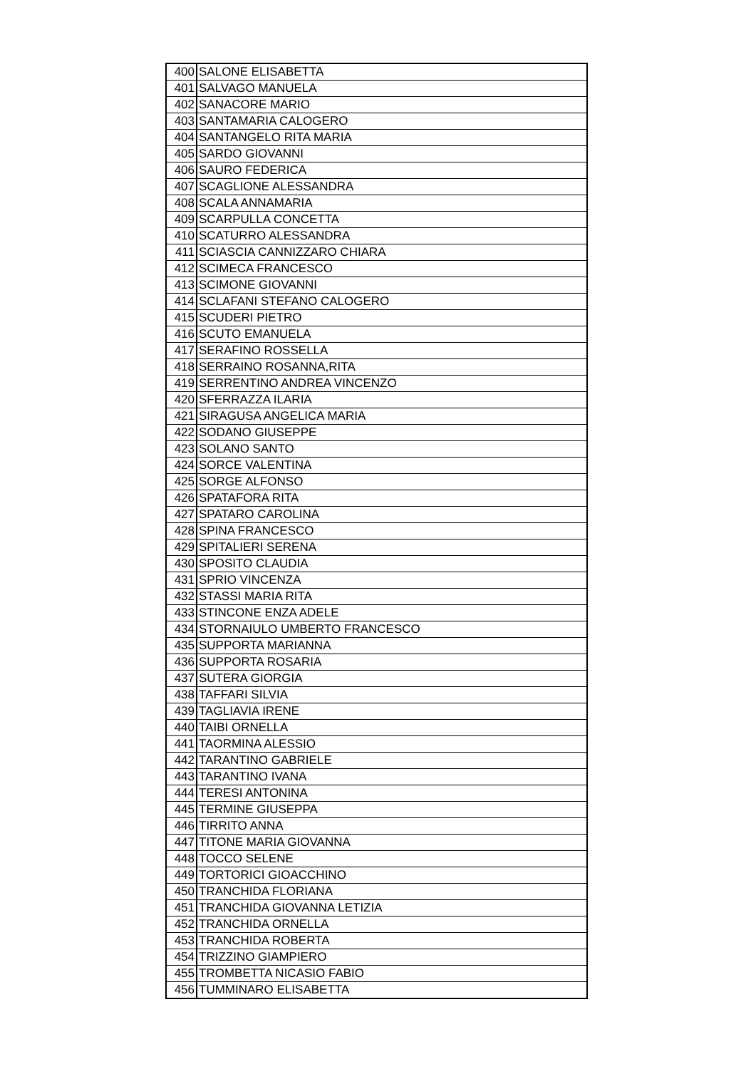| 400 | SALONE ELISABETTA |
| 401 | SALVAGO MANUELA |
| 402 | SANACORE MARIO |
| 403 | SANTAMARIA CALOGERO |
| 404 | SANTANGELO RITA MARIA |
| 405 | SARDO GIOVANNI |
| 406 | SAURO FEDERICA |
| 407 | SCAGLIONE ALESSANDRA |
| 408 | SCALA ANNAMARIA |
| 409 | SCARPULLA CONCETTA |
| 410 | SCATURRO ALESSANDRA |
| 411 | SCIASCIA CANNIZZARO CHIARA |
| 412 | SCIMECA FRANCESCO |
| 413 | SCIMONE GIOVANNI |
| 414 | SCLAFANI STEFANO CALOGERO |
| 415 | SCUDERI PIETRO |
| 416 | SCUTO EMANUELA |
| 417 | SERAFINO ROSSELLA |
| 418 | SERRAINO ROSANNA,RITA |
| 419 | SERRENTINO ANDREA VINCENZO |
| 420 | SFERRAZZA ILARIA |
| 421 | SIRAGUSA ANGELICA MARIA |
| 422 | SODANO GIUSEPPE |
| 423 | SOLANO SANTO |
| 424 | SORCE VALENTINA |
| 425 | SORGE ALFONSO |
| 426 | SPATAFORA RITA |
| 427 | SPATARO CAROLINA |
| 428 | SPINA FRANCESCO |
| 429 | SPITALIERI SERENA |
| 430 | SPOSITO CLAUDIA |
| 431 | SPRIO VINCENZA |
| 432 | STASSI MARIA RITA |
| 433 | STINCONE ENZA ADELE |
| 434 | STORNAIULO UMBERTO FRANCESCO |
| 435 | SUPPORTA MARIANNA |
| 436 | SUPPORTA ROSARIA |
| 437 | SUTERA GIORGIA |
| 438 | TAFFARI SILVIA |
| 439 | TAGLIAVIA IRENE |
| 440 | TAIBI ORNELLA |
| 441 | TAORMINA ALESSIO |
| 442 | TARANTINO GABRIELE |
| 443 | TARANTINO IVANA |
| 444 | TERESI ANTONINA |
| 445 | TERMINE GIUSEPPA |
| 446 | TIRRITO ANNA |
| 447 | TITONE MARIA GIOVANNA |
| 448 | TOCCO SELENE |
| 449 | TORTORICI GIOACCHINO |
| 450 | TRANCHIDA FLORIANA |
| 451 | TRANCHIDA GIOVANNA LETIZIA |
| 452 | TRANCHIDA ORNELLA |
| 453 | TRANCHIDA ROBERTA |
| 454 | TRIZZINO GIAMPIERO |
| 455 | TROMBETTA NICASIO FABIO |
| 456 | TUMMINARO ELISABETTA |